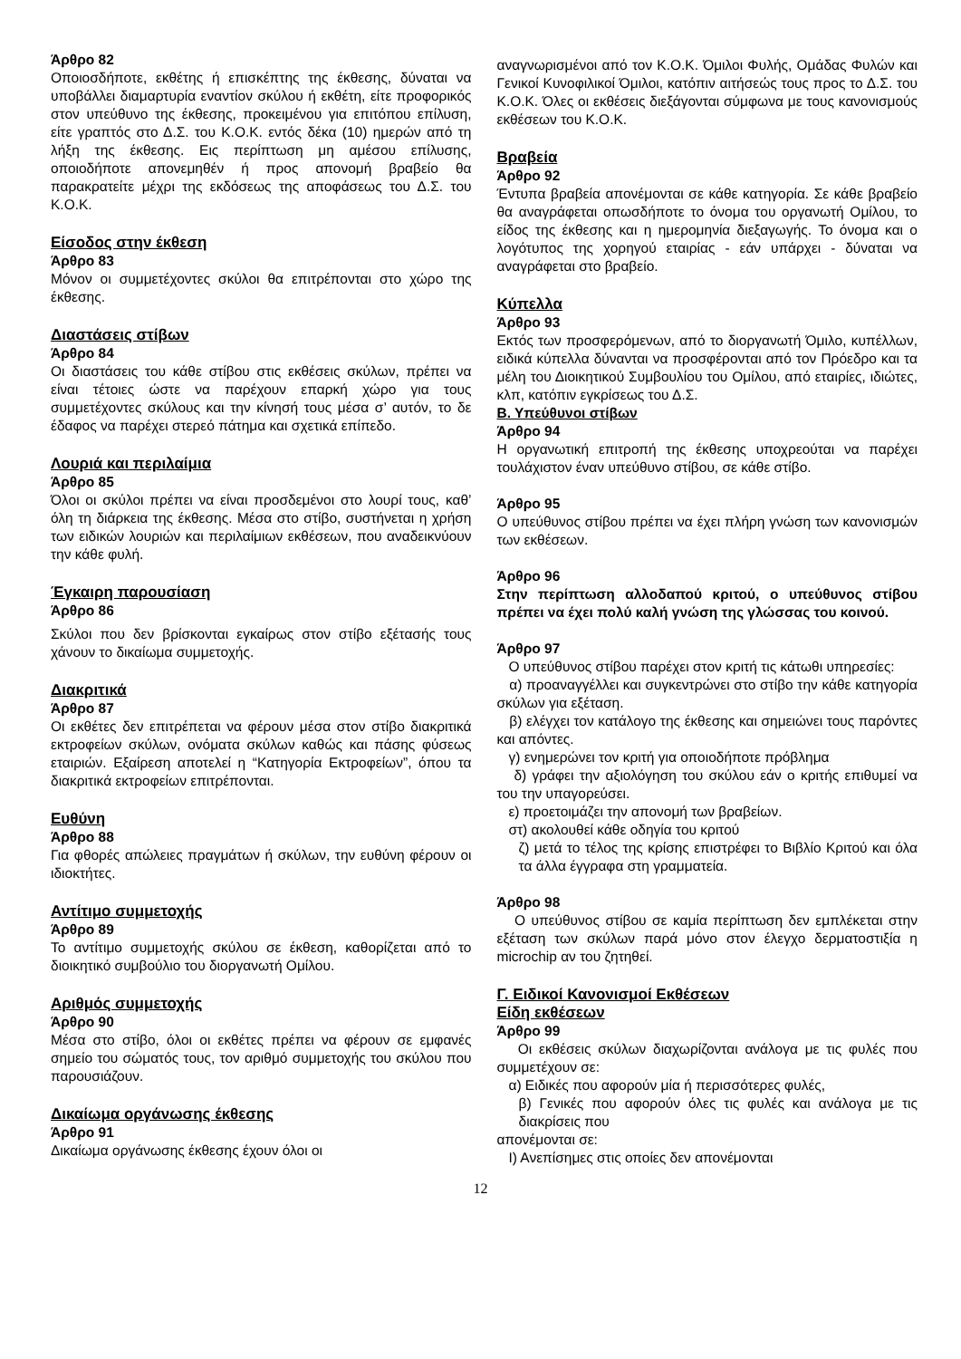Άρθρο 82
Οποιοσδήποτε, εκθέτης ή επισκέπτης της έκθεσης, δύναται να υποβάλλει διαμαρτυρία εναντίον σκύλου ή εκθέτη, είτε προφορικός στον υπεύθυνο της έκθεσης, προκειμένου για επιτόπου επίλυση, είτε γραπτός στο Δ.Σ. του Κ.Ο.Κ. εντός δέκα (10) ημερών από τη λήξη της έκθεσης. Εις περίπτωση μη αμέσου επίλυσης, οποιοδήποτε απονεμηθέν ή προς απονομή βραβείο θα παρακρατείτε μέχρι της εκδόσεως της αποφάσεως του Δ.Σ. του Κ.Ο.Κ.
Είσοδος στην έκθεση
Άρθρο 83
Μόνον οι συμμετέχοντες σκύλοι θα επιτρέπονται στο χώρο της έκθεσης.
Διαστάσεις στίβων
Άρθρο 84
Οι διαστάσεις του κάθε στίβου στις εκθέσεις σκύλων, πρέπει να είναι τέτοιες ώστε να παρέχουν επαρκή χώρο για τους συμμετέχοντες σκύλους και την κίνησή τους μέσα σ’ αυτόν, το δε έδαφος να παρέχει στερεό πάτημα και σχετικά επίπεδο.
Λουριά και περιλαίμια
Άρθρο 85
Όλοι οι σκύλοι πρέπει να είναι προσδεμένοι στο λουρί τους, καθ’ όλη τη διάρκεια της έκθεσης. Μέσα στο στίβο, συστήνεται η χρήση των ειδικών λουριών και περιλαίμιων εκθέσεων, που αναδεικνύουν την κάθε φυλή.
Έγκαιρη παρουσίαση
Άρθρο 86
Σκύλοι που δεν βρίσκονται εγκαίρως στον στίβο εξέτασής τους χάνουν το δικαίωμα συμμετοχής.
Διακριτικά
Άρθρο 87
Οι εκθέτες δεν επιτρέπεται να φέρουν μέσα στον στίβο διακριτικά εκτροφείων σκύλων, ονόματα σκύλων καθώς και πάσης φύσεως εταιριών. Εξαίρεση αποτελεί η “Κατηγορία Εκτροφείων”, όπου τα διακριτικά εκτροφείων επιτρέπονται.
Ευθύνη
Άρθρο 88
Για φθορές απώλειες πραγμάτων ή σκύλων, την ευθύνη φέρουν οι ιδιοκτήτες.
Αντίτιμο συμμετοχής
Άρθρο 89
Το αντίτιμο συμμετοχής σκύλου σε έκθεση, καθορίζεται από το διοικητικό συμβούλιο του διοργανωτή Ομίλου.
Αριθμός συμμετοχής
Άρθρο 90
Μέσα στο στίβο, όλοι οι εκθέτες πρέπει να φέρουν σε εμφανές σημείο του σώματός τους, τον αριθμό συμμετοχής του σκύλου που παρουσιάζουν.
Δικαίωμα οργάνωσης έκθεσης
Άρθρο 91
Δικαίωμα οργάνωσης έκθεσης έχουν όλοι οι
αναγνωρισμένοι από τον Κ.Ο.Κ. Όμιλοι Φυλής, Ομάδας Φυλών και Γενικοί Κυνοφιλικοί Όμιλοι, κατόπιν αιτήσεώς τους προς το Δ.Σ. του Κ.Ο.Κ. Όλες οι εκθέσεις διεξάγονται σύμφωνα με τους κανονισμούς εκθέσεων του Κ.Ο.Κ.
Βραβεία
Άρθρο 92
Έντυπα βραβεία απονέμονται σε κάθε κατηγορία. Σε κάθε βραβείο θα αναγράφεται οπωσδήποτε το όνομα του οργανωτή Ομίλου, το είδος της έκθεσης και η ημερομηνία διεξαγωγής. Το όνομα και ο λογότυπος της χορηγού εταιρίας - εάν υπάρχει - δύναται να αναγράφεται στο βραβείο.
Κύπελλα
Άρθρο 93
Εκτός των προσφερόμενων, από το διοργανωτή Όμιλο, κυπέλλων, ειδικά κύπελλα δύνανται να προσφέρονται από τον Πρόεδρο και τα μέλη του Διοικητικού Συμβουλίου του Ομίλου, από εταιρίες, ιδιώτες, κλπ, κατόπιν εγκρίσεως του Δ.Σ.
Β. Υπεύθυνοι στίβων
Άρθρο 94
Η οργανωτική επιτροπή της έκθεσης υποχρεούται να παρέχει τουλάχιστον έναν υπεύθυνο στίβου, σε κάθε στίβο.
Άρθρο 95
Ο υπεύθυνος στίβου πρέπει να έχει πλήρη γνώση των κανονισμών των εκθέσεων.
Άρθρο 96
Στην περίπτωση αλλοδαπού κριτού, ο υπεύθυνος στίβου πρέπει να έχει πολύ καλή γνώση της γλώσσας του κοινού.
Άρθρο 97
Ο υπεύθυνος στίβου παρέχει στον κριτή τις κάτωθι υπηρεσίες:
α) προαναγγέλλει και συγκεντρώνει στο στίβο την κάθε κατηγορία σκύλων για εξέταση.
β) ελέγχει τον κατάλογο της έκθεσης και σημειώνει τους παρόντες και απόντες.
γ) ενημερώνει τον κριτή για οποιοδήποτε πρόβλημα
δ) γράφει την αξιολόγηση του σκύλου εάν ο κριτής επιθυμεί να του την υπαγορεύσει.
ε) προετοιμάζει την απονομή των βραβείων.
στ) ακολουθεί κάθε οδηγία του κριτού
ζ) μετά το τέλος της κρίσης επιστρέφει το Βιβλίο Κριτού και όλα τα άλλα έγγραφα στη γραμματεία.
Άρθρο 98
Ο υπεύθυνος στίβου σε καμία περίπτωση δεν εμπλέκεται στην εξέταση των σκύλων παρά μόνο στον έλεγχο δερματοστιξία η microchip αν του ζητηθεί.
Γ. Ειδικοί Κανονισμοί Εκθέσεων
Είδη εκθέσεων
Άρθρο 99
Οι εκθέσεις σκύλων διαχωρίζονται ανάλογα με τις φυλές που συμμετέχουν σε:
α) Ειδικές που αφορούν μία ή περισσότερες φυλές,
β) Γενικές που αφορούν όλες τις φυλές και ανάλογα με τις διακρίσεις που
απονέμονται σε:
Ι) Ανεπίσημες στις οποίες δεν απονέμονται
12